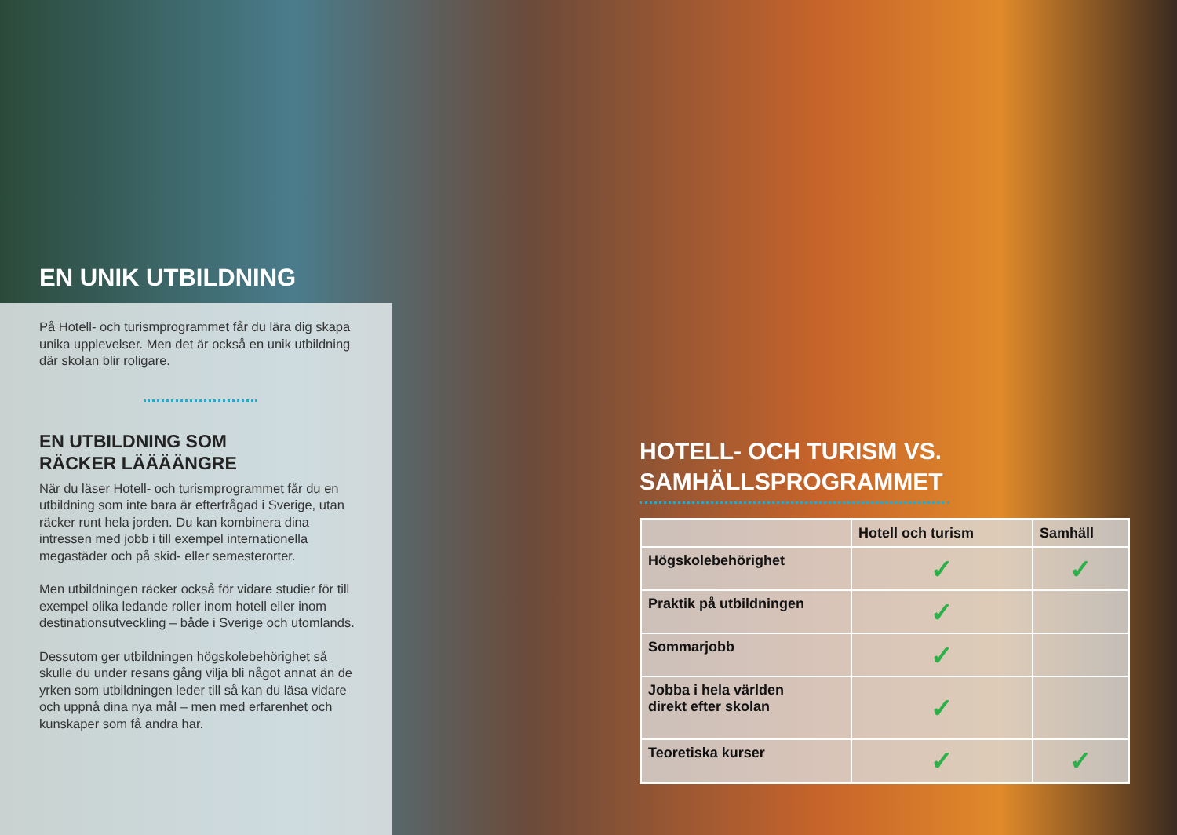EN UNIK UTBILDNING
På Hotell- och turismprogrammet får du lära dig skapa unika upplevelser. Men det är också en unik utbildning där skolan blir roligare.
EN UTBILDNING SOM
RÄCKER LÄÄÄÄNGRE
När du läser Hotell- och turismprogrammet får du en utbildning som inte bara är efterfrågad i Sverige, utan räcker runt hela jorden. Du kan kombinera dina intressen med jobb i till exempel internationella megastäder och på skid- eller semesterorter.
Men utbildningen räcker också för vidare studier för till exempel olika ledande roller inom hotell eller inom destinationsutveckling – både i Sverige och utomlands.
Dessutom ger utbildningen högskolebehörighet så skulle du under resans gång vilja bli något annat än de yrken som utbildningen leder till så kan du läsa vidare och uppnå dina nya mål – men med erfarenhet och kunskaper som få andra har.
HOTELL- OCH TURISM VS.
SAMHÄLLSPROGRAMMET
| | Hotell och turism | Samhäll |
| --- | --- | --- |
| Högskolebehörighet | ✓ | ✓ |
| Praktik på utbildningen | ✓ | |
| Sommarjobb | ✓ | |
| Jobba i hela världen direkt efter skolan | ✓ | |
| Teoretiska kurser | ✓ | ✓ |